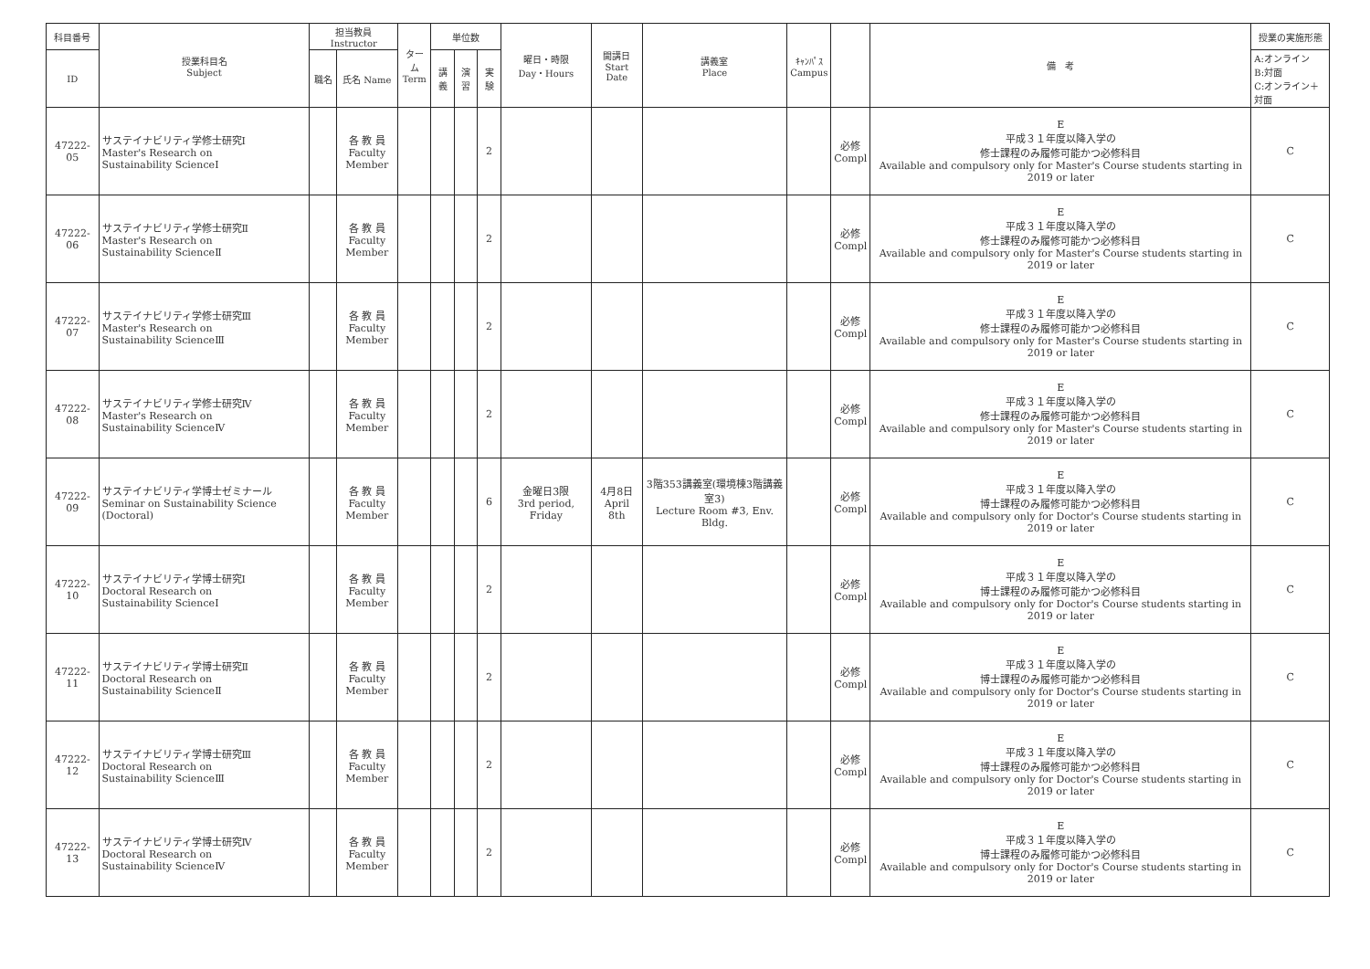| 科目番号 | 授業科目名 Subject | 担当教員 Instructor | | ターム Term | 単位数 | | | 曜日・時限 Day・Hours | 開講日 Start Date | 講義室 Place | ｷｬﾝﾊﾟｽ Campus | | 備 考 | 授業の実施形態 |
| --- | --- | --- | --- | --- | --- | --- | --- | --- | --- | --- | --- | --- | --- | --- |
| ID | | 職名 | 氏名 Name | | 講義 | 演習 | 実験 | | | | | | | A:オンライン B:対面 C:オンライン＋対面 |
| 47222-05 | サステイナビリティ学修士研究Ⅰ Master's Research on Sustainability ScienceⅠ | | 各 教 員 Faculty Member | | | | 2 | | | | | 必修 Compl | E 平成３１年度以降入学の 修士課程のみ履修可能かつ必修科目 Available and compulsory only for Master's Course students starting in 2019 or later | C |
| 47222-06 | サステイナビリティ学修士研究Ⅱ Master's Research on Sustainability ScienceⅡ | | 各 教 員 Faculty Member | | | | 2 | | | | | 必修 Compl | E 平成３１年度以降入学の 修士課程のみ履修可能かつ必修科目 Available and compulsory only for Master's Course students starting in 2019 or later | C |
| 47222-07 | サステイナビリティ学修士研究Ⅲ Master's Research on Sustainability ScienceⅢ | | 各 教 員 Faculty Member | | | | 2 | | | | | 必修 Compl | E 平成３１年度以降入学の 修士課程のみ履修可能かつ必修科目 Available and compulsory only for Master's Course students starting in 2019 or later | C |
| 47222-08 | サステイナビリティ学修士研究Ⅳ Master's Research on Sustainability ScienceⅣ | | 各 教 員 Faculty Member | | | | 2 | | | | | 必修 Compl | E 平成３１年度以降入学の 修士課程のみ履修可能かつ必修科目 Available and compulsory only for Master's Course students starting in 2019 or later | C |
| 47222-09 | サステイナビリティ学博士ゼミナール Seminar on Sustainability Science (Doctoral) | | 各 教 員 Faculty Member | | | | 6 | 金曜日3限 3rd period, Friday | 4月8日 April 8th | 3階353講義室(環境棟3階講義室3) Lecture Room #3, Env. Bldg. | | 必修 Compl | E 平成３１年度以降入学の 博士課程のみ履修可能かつ必修科目 Available and compulsory only for Doctor's Course students starting in 2019 or later | C |
| 47222-10 | サステイナビリティ学博士研究Ⅰ Doctoral Research on Sustainability ScienceⅠ | | 各 教 員 Faculty Member | | | | 2 | | | | | 必修 Compl | E 平成３１年度以降入学の 博士課程のみ履修可能かつ必修科目 Available and compulsory only for Doctor's Course students starting in 2019 or later | C |
| 47222-11 | サステイナビリティ学博士研究Ⅱ Doctoral Research on Sustainability ScienceⅡ | | 各 教 員 Faculty Member | | | | 2 | | | | | 必修 Compl | E 平成３１年度以降入学の 博士課程のみ履修可能かつ必修科目 Available and compulsory only for Doctor's Course students starting in 2019 or later | C |
| 47222-12 | サステイナビリティ学博士研究Ⅲ Doctoral Research on Sustainability ScienceⅢ | | 各 教 員 Faculty Member | | | | 2 | | | | | 必修 Compl | E 平成３１年度以降入学の 博士課程のみ履修可能かつ必修科目 Available and compulsory only for Doctor's Course students starting in 2019 or later | C |
| 47222-13 | サステイナビリティ学博士研究Ⅳ Doctoral Research on Sustainability ScienceⅣ | | 各 教 員 Faculty Member | | | | 2 | | | | | 必修 Compl | E 平成３１年度以降入学の 博士課程のみ履修可能かつ必修科目 Available and compulsory only for Doctor's Course students starting in 2019 or later | C |